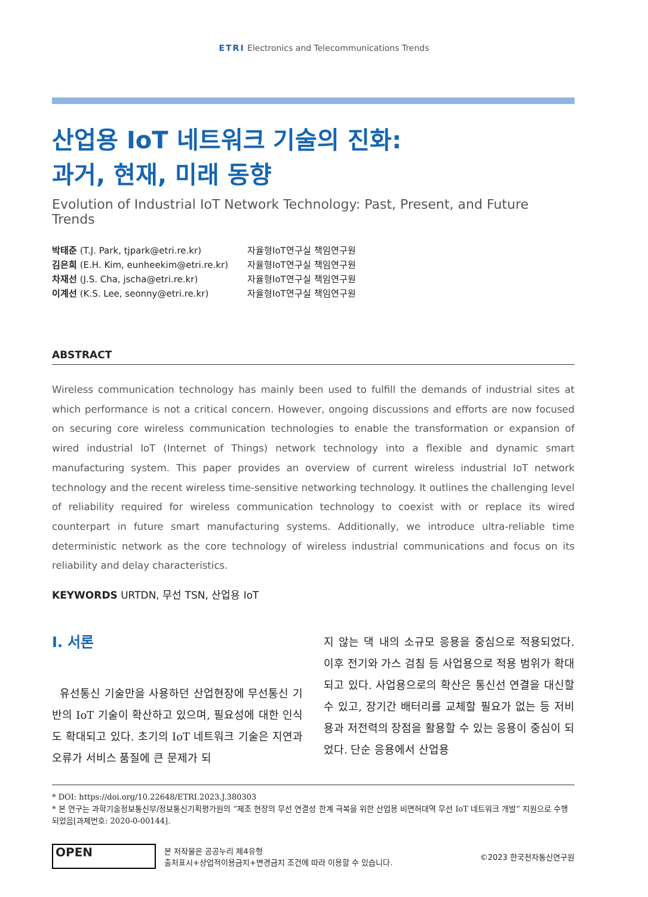ETRI Electronics and Telecommunications Trends
산업용 IoT 네트워크 기술의 진화:
과거, 현재, 미래 동향
Evolution of Industrial IoT Network Technology: Past, Present, and Future Trends
박태준 (T.J. Park, tjpark@etri.re.kr) 자율형IoT연구실 책임연구원
김은희 (E.H. Kim, eunheekim@etri.re.kr) 자율형IoT연구실 책임연구원
차재선 (J.S. Cha, jscha@etri.re.kr) 자율형IoT연구실 책임연구원
이계선 (K.S. Lee, seonny@etri.re.kr) 자율형IoT연구실 책임연구원
ABSTRACT
Wireless communication technology has mainly been used to fulfill the demands of industrial sites at which performance is not a critical concern. However, ongoing discussions and efforts are now focused on securing core wireless communication technologies to enable the transformation or expansion of wired industrial IoT (Internet of Things) network technology into a flexible and dynamic smart manufacturing system. This paper provides an overview of current wireless industrial IoT network technology and the recent wireless time-sensitive networking technology. It outlines the challenging level of reliability required for wireless communication technology to coexist with or replace its wired counterpart in future smart manufacturing systems. Additionally, we introduce ultra-reliable time deterministic network as the core technology of wireless industrial communications and focus on its reliability and delay characteristics.
KEYWORDS URTDN, 무선 TSN, 산업용 IoT
Ⅰ. 서론
유선통신 기술만을 사용하던 산업현장에 무선통신 기반의 IoT 기술이 확산하고 있으며, 필요성에 대한 인식도 확대되고 있다. 초기의 IoT 네트워크 기술은 지연과 오류가 서비스 품질에 큰 문제가 되
지 않는 댁 내의 소규모 응용을 중심으로 적용되었다. 이후 전기와 가스 검침 등 사업용으로 적용 범위가 확대되고 있다. 사업용으로의 확산은 통신선 연결을 대신할 수 있고, 장기간 배터리를 교체할 필요가 없는 등 저비용과 저전력의 장점을 활용할 수 있는 응용이 중심이 되었다. 단순 응용에서 산업용
* DOI: https://doi.org/10.22648/ETRI.2023.J.380303
* 본 연구는 과학기술정보통신부/정보통신기획평가원의 “제조 현장의 무선 연결성 한계 극복을 위한 산업용 비면허대역 무선 IoT 네트워크 개발” 지원으로 수행되었음[과제번호: 2020-0-00144].
OPEN
본 저작물은 공공누리 제4유형
출처표시+상업적이용금지+변경금지 조건에 따라 이용할 수 있습니다.
©2023 한국전자통신연구원